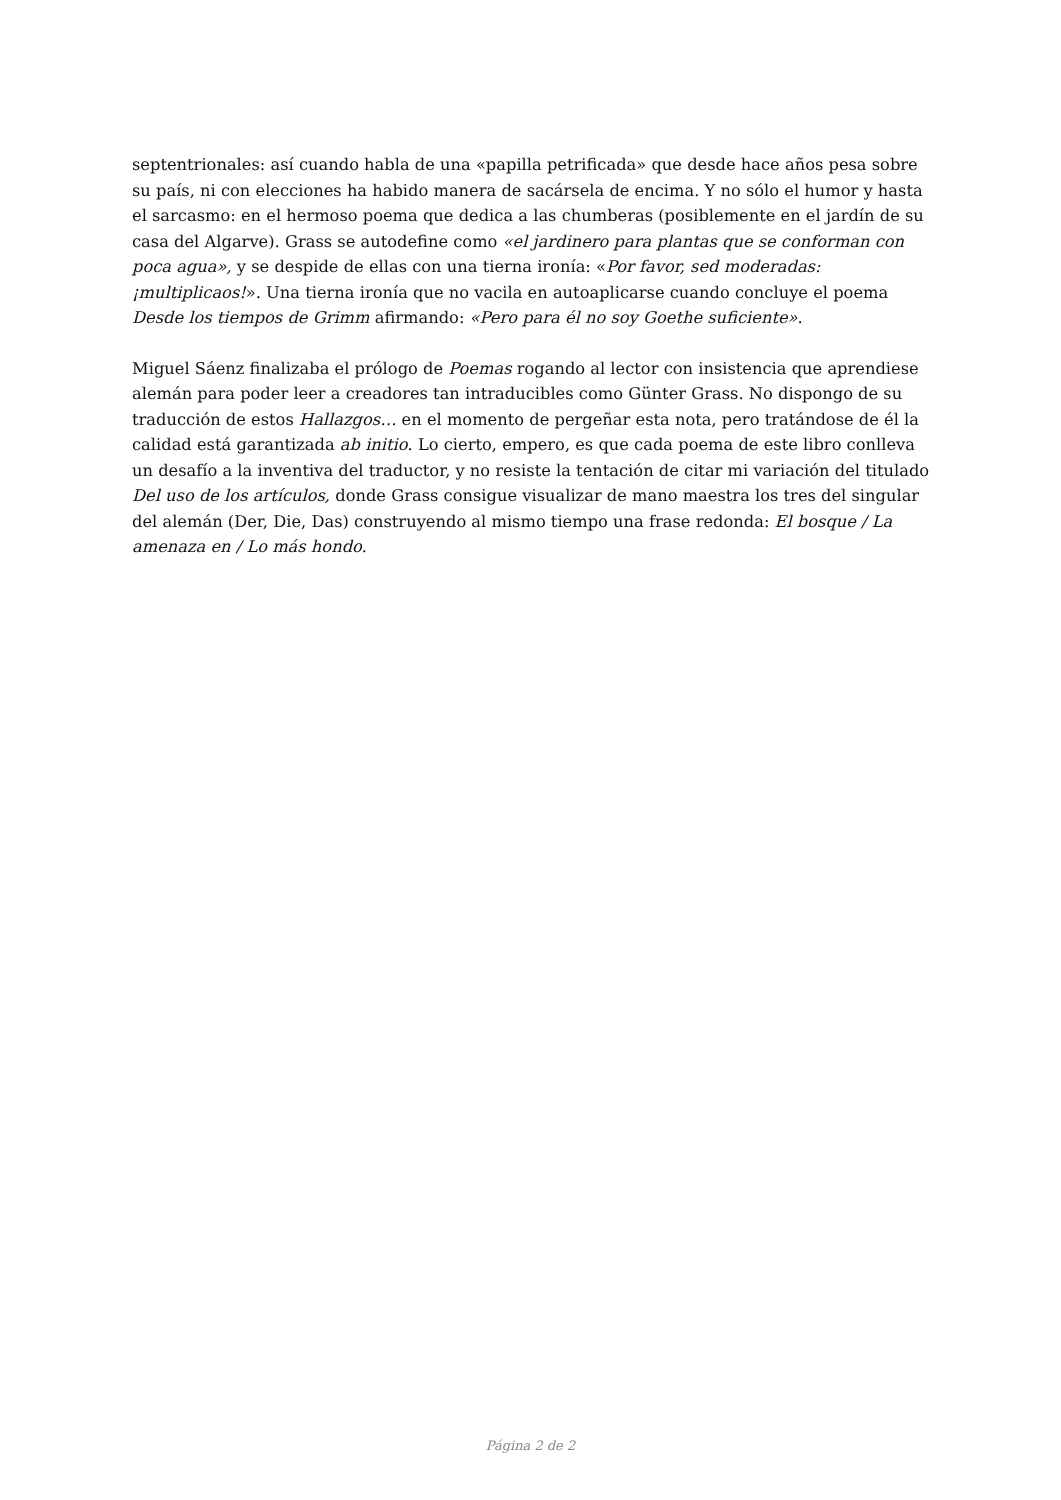septentrionales: así cuando habla de una «papilla petrificada» que desde hace años pesa sobre su país, ni con elecciones ha habido manera de sacársela de encima. Y no sólo el humor y hasta el sarcasmo: en el hermoso poema que dedica a las chumberas (posiblemente en el jardín de su casa del Algarve). Grass se autodefine como «el jardinero para plantas que se conforman con poca agua», y se despide de ellas con una tierna ironía: «Por favor, sed moderadas: ¡multiplicaos!». Una tierna ironía que no vacila en autoaplicarse cuando concluye el poema Desde los tiempos de Grimm afirmando: «Pero para él no soy Goethe suficiente».
Miguel Sáenz finalizaba el prólogo de Poemas rogando al lector con insistencia que aprendiese alemán para poder leer a creadores tan intraducibles como Günter Grass. No dispongo de su traducción de estos Hallazgos… en el momento de pergeñar esta nota, pero tratándose de él la calidad está garantizada ab initio. Lo cierto, empero, es que cada poema de este libro conlleva un desafío a la inventiva del traductor, y no resiste la tentación de citar mi variación del titulado Del uso de los artículos, donde Grass consigue visualizar de mano maestra los tres del singular del alemán (Der, Die, Das) construyendo al mismo tiempo una frase redonda: El bosque / La amenaza en / Lo más hondo.
Página 2 de 2